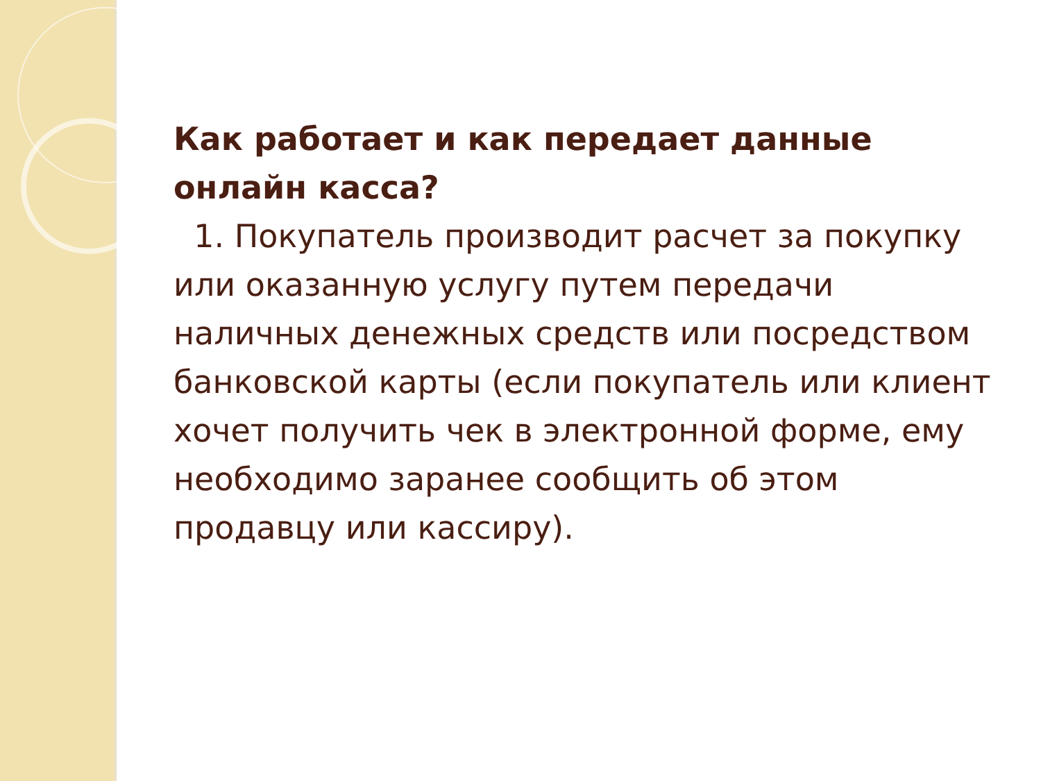Как работает и как передает данные онлайн касса?
1. Покупатель производит расчет за покупку или оказанную услугу путем передачи наличных денежных средств или посредством банковской карты (если покупатель или клиент хочет получить чек в электронной форме, ему необходимо заранее сообщить об этом продавцу или кассиру).